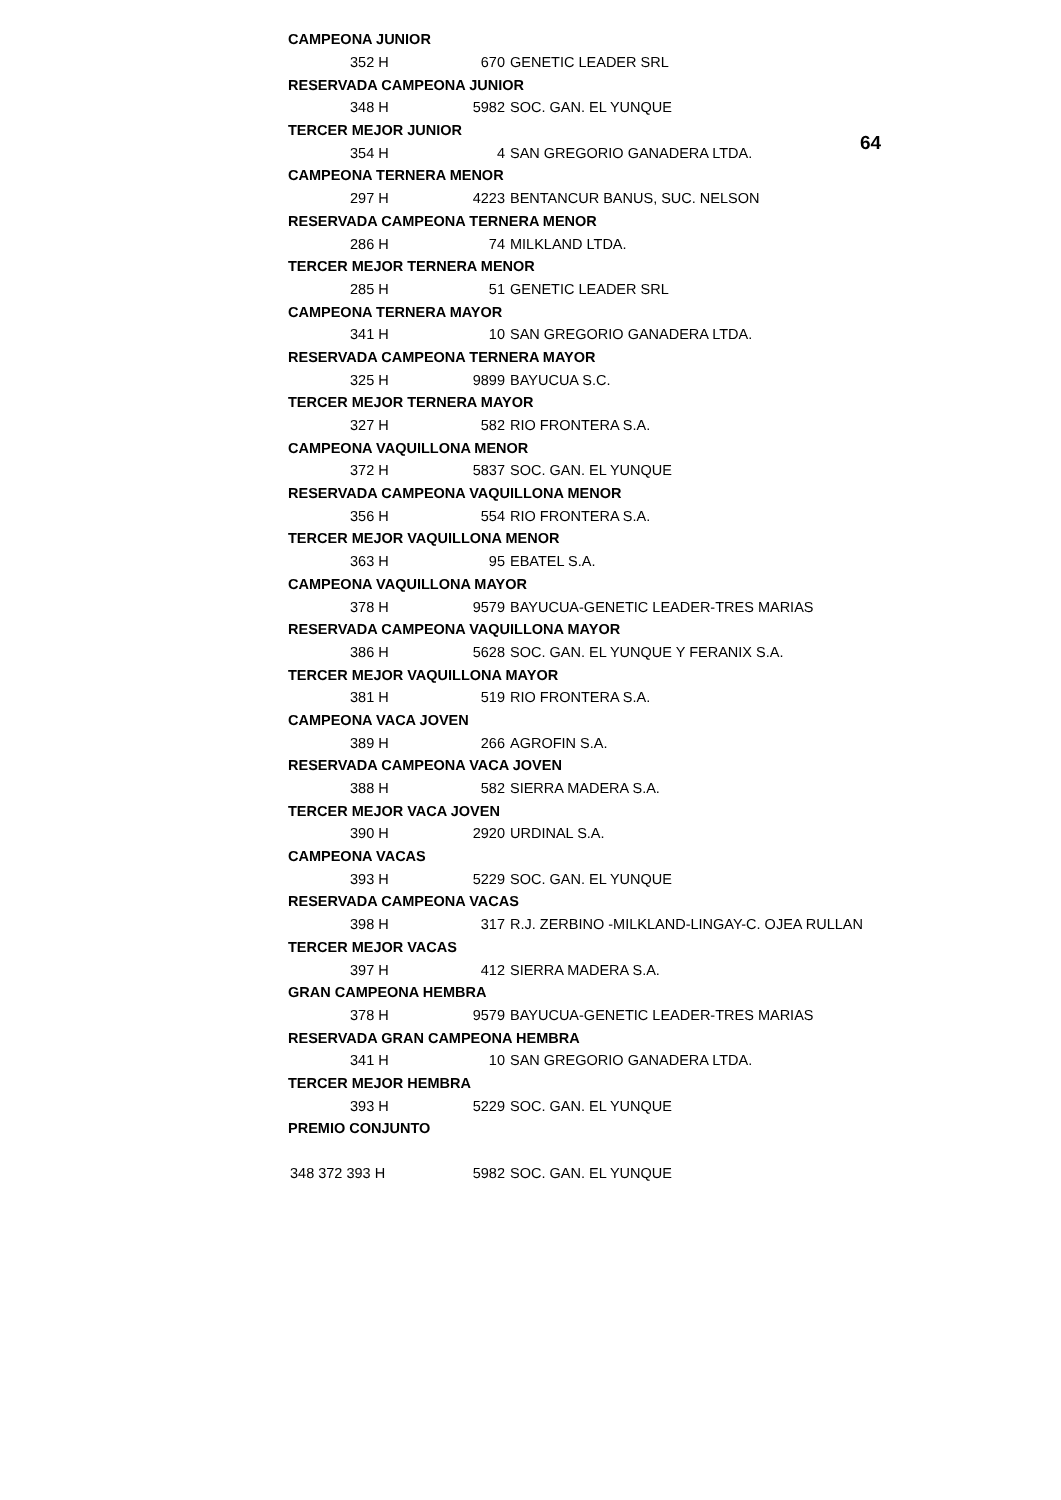64
| CAMPEONA JUNIOR | | |
| 352 H | 670 | GENETIC LEADER SRL |
| RESERVADA CAMPEONA JUNIOR | | |
| 348 H | 5982 | SOC. GAN. EL YUNQUE |
| TERCER MEJOR JUNIOR | | |
| 354 H | 4 | SAN GREGORIO GANADERA LTDA. |
| CAMPEONA TERNERA MENOR | | |
| 297 H | 4223 | BENTANCUR BANUS, SUC. NELSON |
| RESERVADA CAMPEONA TERNERA MENOR | | |
| 286 H | 74 | MILKLAND LTDA. |
| TERCER MEJOR TERNERA MENOR | | |
| 285 H | 51 | GENETIC LEADER SRL |
| CAMPEONA TERNERA MAYOR | | |
| 341 H | 10 | SAN GREGORIO GANADERA LTDA. |
| RESERVADA CAMPEONA TERNERA MAYOR | | |
| 325 H | 9899 | BAYUCUA S.C. |
| TERCER MEJOR TERNERA MAYOR | | |
| 327 H | 582 | RIO FRONTERA S.A. |
| CAMPEONA VAQUILLONA MENOR | | |
| 372 H | 5837 | SOC. GAN. EL YUNQUE |
| RESERVADA CAMPEONA VAQUILLONA MENOR | | |
| 356 H | 554 | RIO FRONTERA S.A. |
| TERCER MEJOR VAQUILLONA MENOR | | |
| 363 H | 95 | EBATEL S.A. |
| CAMPEONA VAQUILLONA MAYOR | | |
| 378 H | 9579 | BAYUCUA-GENETIC LEADER-TRES MARIAS |
| RESERVADA CAMPEONA VAQUILLONA MAYOR | | |
| 386 H | 5628 | SOC. GAN. EL YUNQUE Y FERANIX S.A. |
| TERCER MEJOR VAQUILLONA MAYOR | | |
| 381 H | 519 | RIO FRONTERA S.A. |
| CAMPEONA VACA JOVEN | | |
| 389 H | 266 | AGROFIN S.A. |
| RESERVADA CAMPEONA VACA JOVEN | | |
| 388 H | 582 | SIERRA MADERA S.A. |
| TERCER MEJOR VACA JOVEN | | |
| 390 H | 2920 | URDINAL S.A. |
| CAMPEONA VACAS | | |
| 393 H | 5229 | SOC. GAN. EL YUNQUE |
| RESERVADA CAMPEONA VACAS | | |
| 398 H | 317 | R.J. ZERBINO -MILKLAND-LINGAY-C. OJEA RULLAN |
| TERCER MEJOR VACAS | | |
| 397 H | 412 | SIERRA MADERA S.A. |
| GRAN CAMPEONA HEMBRA | | |
| 378 H | 9579 | BAYUCUA-GENETIC LEADER-TRES MARIAS |
| RESERVADA GRAN CAMPEONA HEMBRA | | |
| 341 H | 10 | SAN GREGORIO GANADERA LTDA. |
| TERCER MEJOR HEMBRA | | |
| 393 H | 5229 | SOC. GAN. EL YUNQUE |
| PREMIO CONJUNTO | | |
| 348 372 393 H | 5982 | SOC. GAN. EL YUNQUE |